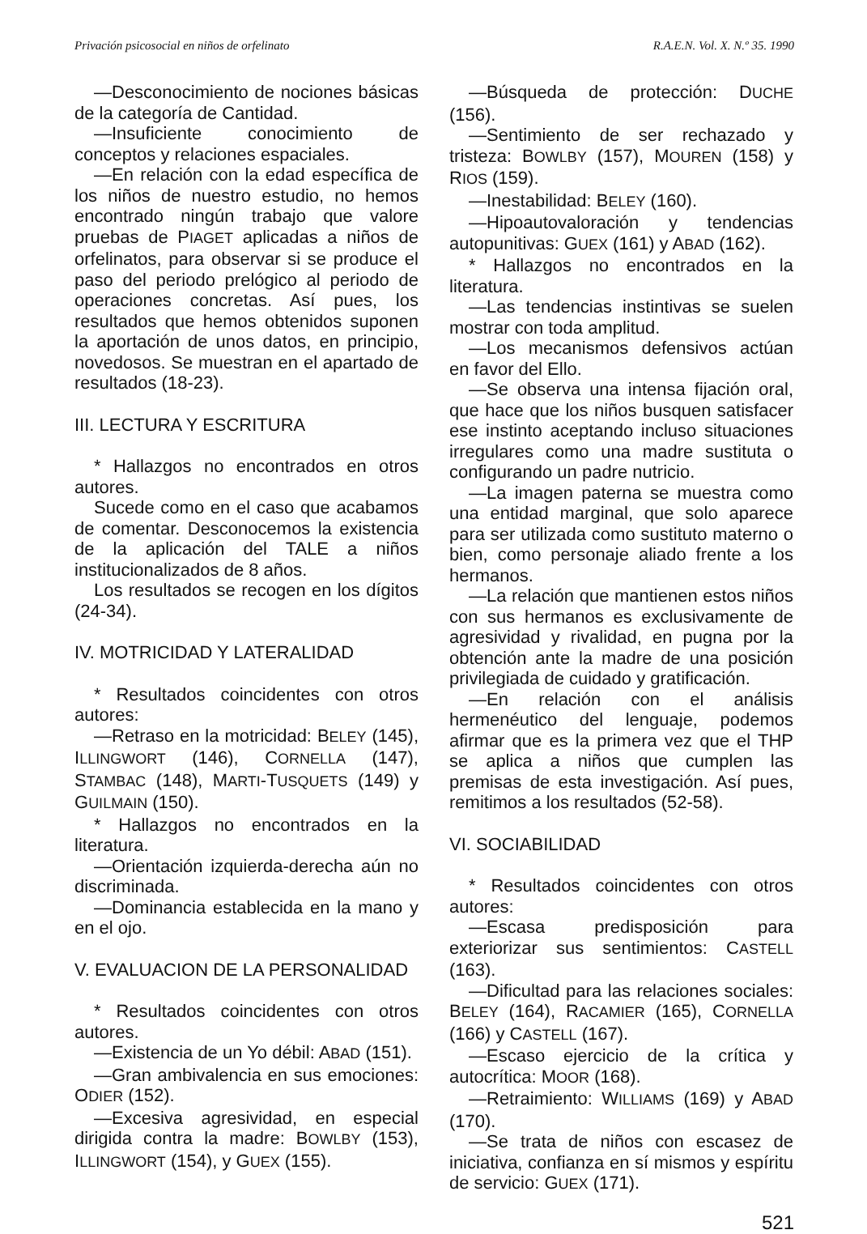Privación psicosocial en niños de orfelinato R.A.E.N. Vol. X. N.º 35. 1990
—Desconocimiento de nociones básicas de la categoría de Cantidad.
—Insuficiente conocimiento de conceptos y relaciones espaciales.
—En relación con la edad específica de los niños de nuestro estudio, no hemos encontrado ningún trabajo que valore pruebas de PIAGET aplicadas a niños de orfelinatos, para observar si se produce el paso del periodo prelógico al periodo de operaciones concretas. Así pues, los resultados que hemos obtenidos suponen la aportación de unos datos, en principio, novedosos. Se muestran en el apartado de resultados (18-23).
III. LECTURA Y ESCRITURA
* Hallazgos no encontrados en otros autores.
Sucede como en el caso que acabamos de comentar. Desconocemos la existencia de la aplicación del TALE a niños institucionalizados de 8 años.
Los resultados se recogen en los dígitos (24-34).
IV. MOTRICIDAD Y LATERALIDAD
* Resultados coincidentes con otros autores:
—Retraso en la motricidad: BELEY (145), ILLINGWORT (146), CORNELLA (147), STAMBAC (148), MARTI-TUSQUETS (149) y GUILMAIN (150).
* Hallazgos no encontrados en la literatura.
—Orientación izquierda-derecha aún no discriminada.
—Dominancia establecida en la mano y en el ojo.
V. EVALUACION DE LA PERSONALIDAD
* Resultados coincidentes con otros autores.
—Existencia de un Yo débil: ABAD (151).
—Gran ambivalencia en sus emociones: ODIER (152).
—Excesiva agresividad, en especial dirigida contra la madre: BOWLBY (153), ILLINGWORT (154), y GUEX (155).
—Búsqueda de protección: DUCHE (156).
—Sentimiento de ser rechazado y tristeza: BOWLBY (157), MOUREN (158) y RIOS (159).
—Inestabilidad: BELEY (160).
—Hipoautovaloración y tendencias autopunitivas: GUEX (161) y ABAD (162).
* Hallazgos no encontrados en la literatura.
—Las tendencias instintivas se suelen mostrar con toda amplitud.
—Los mecanismos defensivos actúan en favor del Ello.
—Se observa una intensa fijación oral, que hace que los niños busquen satisfacer ese instinto aceptando incluso situaciones irregulares como una madre sustituta o configurando un padre nutricio.
—La imagen paterna se muestra como una entidad marginal, que solo aparece para ser utilizada como sustituto materno o bien, como personaje aliado frente a los hermanos.
—La relación que mantienen estos niños con sus hermanos es exclusivamente de agresividad y rivalidad, en pugna por la obtención ante la madre de una posición privilegiada de cuidado y gratificación.
—En relación con el análisis hermenéutico del lenguaje, podemos afirmar que es la primera vez que el THP se aplica a niños que cumplen las premisas de esta investigación. Así pues, remitimos a los resultados (52-58).
VI. SOCIABILIDAD
* Resultados coincidentes con otros autores:
—Escasa predisposición para exteriorizar sus sentimientos: CASTELL (163).
—Dificultad para las relaciones sociales: BELEY (164), RACAMIER (165), CORNELLA (166) y CASTELL (167).
—Escaso ejercicio de la crítica y autocrítica: MOOR (168).
—Retraimiento: WILLIAMS (169) y ABAD (170).
—Se trata de niños con escasez de iniciativa, confianza en sí mismos y espíritu de servicio: GUEX (171).
521